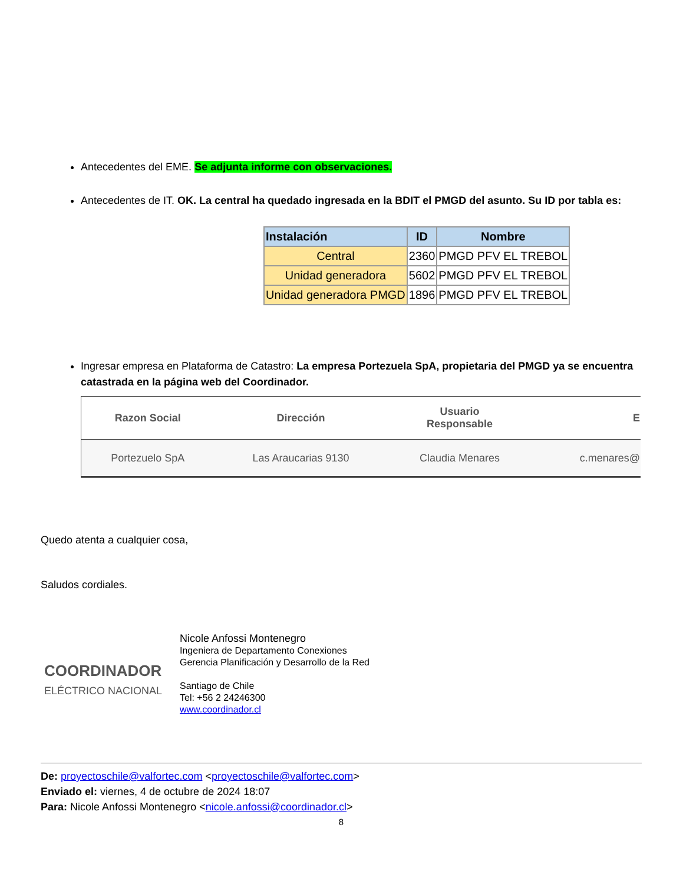Antecedentes del EME. Se adjunta informe con observaciones.
Antecedentes de IT. OK. La central ha quedado ingresada en la BDIT el PMGD del asunto. Su ID por tabla es:
| Instalación | ID | Nombre |
| --- | --- | --- |
| Central | 2360 | PMGD PFV EL TREBOL |
| Unidad generadora | 5602 | PMGD PFV EL TREBOL |
| Unidad generadora PMGD | 1896 | PMGD PFV EL TREBOL |
Ingresar empresa en Plataforma de Catastro: La empresa Portezuela SpA, propietaria del PMGD ya se encuentra catastrada en la página web del Coordinador.
| Razon Social | Dirección | Usuario Responsable | E |
| --- | --- | --- | --- |
| Portezuelo SpA | Las Araucarias 9130 | Claudia Menares | c.menares@ |
Quedo atenta a cualquier cosa,
Saludos cordiales.
COORDINADOR
ELÉCTRICO NACIONAL
Nicole Anfossi Montenegro
Ingeniera de Departamento Conexiones
Gerencia Planificación y Desarrollo de la Red
Santiago de Chile
Tel: +56 2 24246300
www.coordinador.cl
De: proyectoschile@valfortec.com <proyectoschile@valfortec.com>
Enviado el: viernes, 4 de octubre de 2024 18:07
Para: Nicole Anfossi Montenegro <nicole.anfossi@coordinador.cl>
8